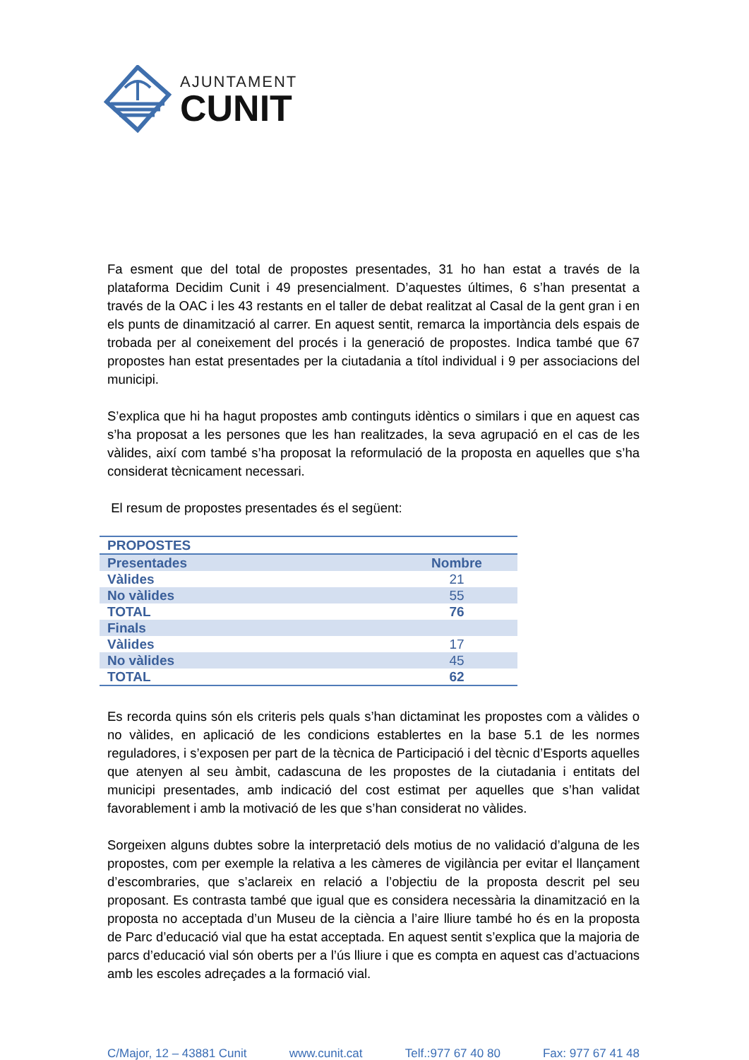AJUNTAMENT
CUNIT
Fa esment que del total de propostes presentades, 31 ho han estat a través de la plataforma Decidim Cunit i 49 presencialment. D’aquestes últimes, 6 s’han presentat a través de la OAC i les 43 restants en el taller de debat realitzat al Casal de la gent gran i en els punts de dinamització al carrer. En aquest sentit, remarca la importància dels espais de trobada per al coneixement del procés i la generació de propostes. Indica també que 67 propostes han estat presentades per la ciutadania a títol individual i 9 per associacions del municipi.
S’explica que hi ha hagut propostes amb continguts idèntics o similars i que en aquest cas s’ha proposat a les persones que les han realitzades, la seva agrupació en el cas de les vàlides, així com també s’ha proposat la reformulació de la proposta en aquelles que s’ha considerat tècnicament necessari.
El resum de propostes presentades és el següent:
| PROPOSTES | |
| Presentades | Nombre |
| Vàlides | 21 |
| No vàlides | 55 |
| TOTAL | 76 |
| Finals | |
| Vàlides | 17 |
| No vàlides | 45 |
| TOTAL | 62 |
Es recorda quins són els criteris pels quals s’han dictaminat les propostes com a vàlides o no vàlides, en aplicació de les condicions establertes en la base 5.1 de les normes reguladores, i s’exposen per part de la tècnica de Participació i del tècnic d’Esports aquelles que atenyen al seu àmbit, cadascuna de les propostes de la ciutadania i entitats del municipi presentades, amb indicació del cost estimat per aquelles que s’han validat favorablement i amb la motivació de les que s’han considerat no vàlides.
Sorgeixen alguns dubtes sobre la interpretació dels motius de no validació d’alguna de les propostes, com per exemple la relativa a les càmeres de vigilància per evitar el llançament d’escombraries, que s’aclareix en relació a l’objectiu de la proposta descrit pel seu proposant. Es contrasta també que igual que es considera necessària la dinamització en la proposta no acceptada d’un Museu de la ciència a l’aire lliure també ho és en la proposta de Parc d’educació vial que ha estat acceptada. En aquest sentit s’explica que la majoria de parcs d’educació vial són oberts per a l’ús lliure i que es compta en aquest cas d’actuacions amb les escoles adreçades a la formació vial.
C/Major, 12 – 43881 Cunit www.cunit.cat Telf.:977 67 40 80 Fax: 977 67 41 48